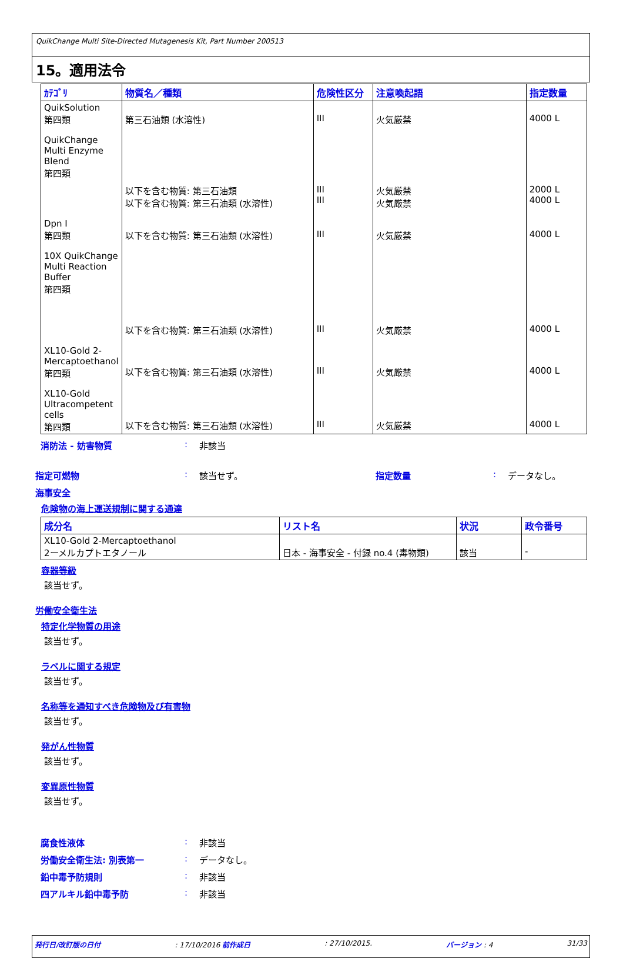QuikChange Multi Site-Directed Mutagenesis Kit, Part Number 200513
15。適用法令
| ｶﾃｺﾞﾘ | 物質名／種類 | 危険性区分 | 注意喚起語 | 指定数量 |
| --- | --- | --- | --- | --- |
| QuikSolution 第四類 | 第三石油類 (水溶性) | III | 火気厳禁 | 4000 L |
| QuikChange Multi Enzyme Blend 第四類 | 以下を含む物質: 第三石油類 以下を含む物質: 第三石油類 (水溶性) | III III | 火気厳禁 火気厳禁 | 2000 L 4000 L |
| Dpn I 第四類 | 以下を含む物質: 第三石油類 (水溶性) | III | 火気厳禁 | 4000 L |
| 10X QuikChange Multi Reaction Buffer 第四類 | 以下を含む物質: 第三石油類 (水溶性) | III | 火気厳禁 | 4000 L |
| XL10-Gold 2-Mercaptoethanol 第四類 | 以下を含む物質: 第三石油類 (水溶性) | III | 火気厳禁 | 4000 L |
| XL10-Gold Ultracompetent cells 第四類 | 以下を含む物質: 第三石油類 (水溶性) | III | 火気厳禁 | 4000 L |
消防法 - 妨害物質: 非該当
指定可燃物: 該当せず。 指定数量: データなし。
海事安全
危険物の海上運送規制に関する通達
| 成分名 | リスト名 | 状況 | 政令番号 |
| --- | --- | --- | --- |
| XL10-Gold 2-Mercaptoethanol 2ーメルカプトエタノール | 日本 - 海事安全 - 付録 no.4 (毒物類) | 該当 | - |
容器等級
該当せず。
労働安全衛生法
特定化学物質の用途
該当せず。
ラベルに関する規定
該当せず。
名称等を通知すべき危険物及び有害物
該当せず。
発がん性物質
該当せず。
変異原性物質
該当せず。
腐食性液体: 非該当
労働安全衛生法: 別表第一: データなし。
鉛中毒予防規則: 非該当
四アルキル鉛中毒予防: 非該当
発行日/改訂版の日付: 17/10/2016 前作成日: 27/10/2015. バージョン : 4 31/33